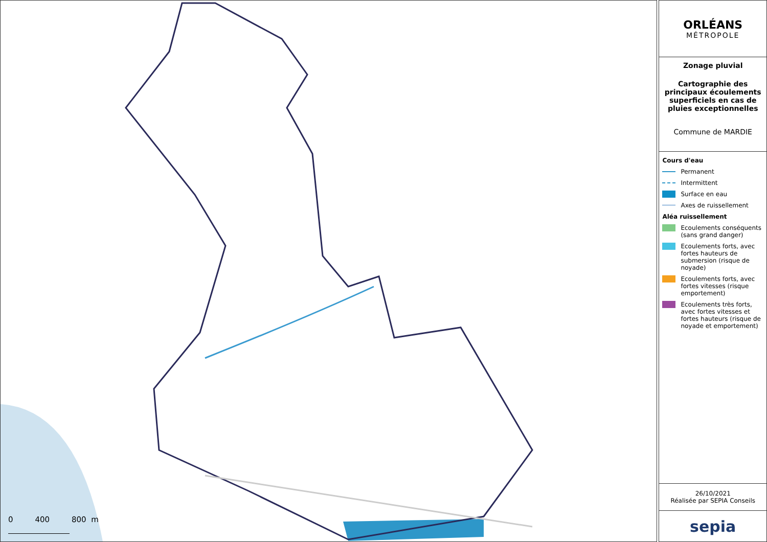0 400 800 m
ORLÉANS
MÉTROPOLE
Zonage pluvial
Cartographie des principaux écoulements superficiels en cas de pluies exceptionnelles
Commune de MARDIE
Cours d'eau
Permanent
Intermittent
Surface en eau
Axes de ruissellement
Aléa ruissellement
Ecoulements conséquents (sans grand danger)
Ecoulements forts, avec fortes hauteurs de submersion (risque de noyade)
Ecoulements forts, avec fortes vitesses (risque emportement)
Ecoulements très forts, avec fortes vitesses et fortes hauteurs (risque de noyade et emportement)
26/10/2021
Réalisée par SEPIA Conseils
sepia